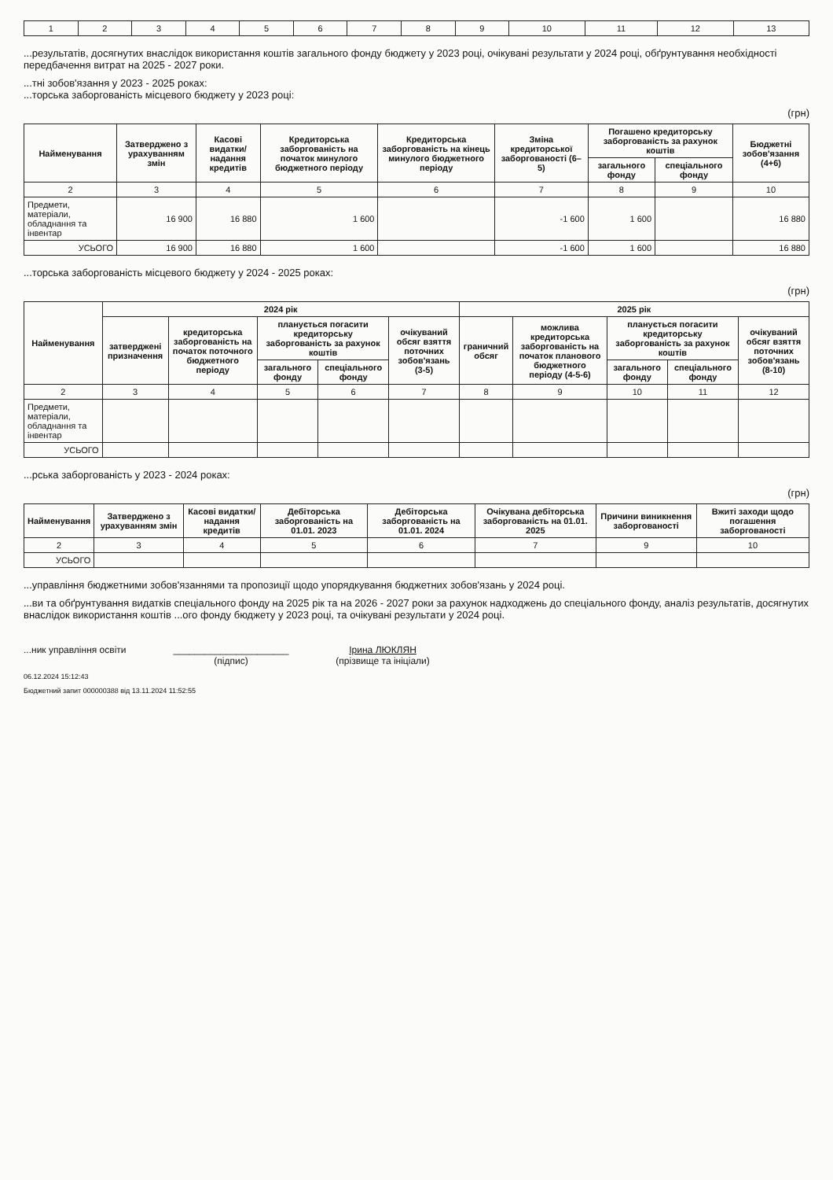| 1 | 2 | 3 | 4 | 5 | 6 | 7 | 8 | 9 | 10 | 11 | 12 | 13 |
...результатів, досягнутих внаслідок використання коштів загального фонду бюджету у 2023 році, очікувані результати у 2024 році, обґрунтування необхідності передбачення витрат на 2025 - 2027 роки.
...тні зобов'язання у 2023 - 2025 роках:
...торська заборгованість місцевого бюджету у 2023 році:
(грн)
| Найменування | Затверджено з урахуванням змін | Касові видатки/ надання кредитів | Кредиторська заборгованість на початок минулого бюджетного періоду | Кредиторська заборгованість на кінець минулого бюджетного періоду | Зміна кредиторської заборгованості (6–5) | Погашено кредиторську заборгованість за рахунок коштів | | Бюджетні зобов'язання (4+6) |
| --- | --- | --- | --- | --- | --- | --- | --- | --- |
| | | | | | | загального фонду | спеціального фонду | |
| 2 | 3 | 4 | 5 | 6 | 7 | 8 | 9 | 10 |
| Предмети, матеріали, обладнання та інвентар | 16 900 | 16 880 | 1 600 | | -1 600 | 1 600 | | 16 880 |
| УСЬОГО | 16 900 | 16 880 | 1 600 | | -1 600 | 1 600 | | 16 880 |
...торська заборгованість місцевого бюджету у 2024 - 2025 роках:
(грн)
| Найменування | 2024 рік | | | | | 2025 рік | | | | |
| --- | --- | --- | --- | --- | --- | --- | --- | --- | --- | --- |
| | затверджені призначення | кредиторська заборгованість на початок поточного бюджетного періоду | планується погасити кредиторську заборгованість за рахунок коштів | | очікуваний обсяг взяття поточних зобов'язань (3-5) | граничний обсяг | можлива кредиторська заборгованість на початок планового бюджетного періоду (4-5-6) | планується погасити кредиторську заборгованість за рахунок коштів | | очікуваний обсяг взяття поточних зобов'язань (8-10) |
| | | | загального фонду | спеціального фонду | | | | загального фонду | спеціального фонду | |
| 2 | 3 | 4 | 5 | 6 | 7 | 8 | 9 | 10 | 11 | 12 |
| Предмети, матеріали, обладнання та інвентар | | | | | | | | | | |
| УСЬОГО | | | | | | | | | | |
...рська заборгованість у 2023 - 2024 роках:
(грн)
| Найменування | Затверджено з урахуванням змін | Касові видатки/ надання кредитів | Дебіторська заборгованість на 01.01. 2023 | Дебіторська заборгованість на 01.01. 2024 | Очікувана дебіторська заборгованість на 01.01. 2025 | Причини виникнення заборгованості | Вжиті заходи щодо погашення заборгованості |
| --- | --- | --- | --- | --- | --- | --- | --- |
| 2 | 3 | 4 | 5 | 6 | 7 | 9 | 10 |
| УСЬОГО | | | | | | | |
...управління бюджетними зобов'язаннями та пропозиції щодо упорядкування бюджетних зобов'язань у 2024 році.
...ви та обґрунтування видатків спеціального фонду на 2025 рік та на 2026 - 2027 роки за рахунок надходжень до спеціального фонду, аналіз результатів, досягнутих внаслідок використання коштів ...ого фонду бюджету у 2023 році, та очікувані результати у 2024 році.
...ник управління освіти ______________________
(підпис)
Ірина ЛЮКЛЯН
(прізвище та ініціали)
06.12.2024 15:12:43
Бюджетний запит 000000388 від 13.11.2024 11:52:55